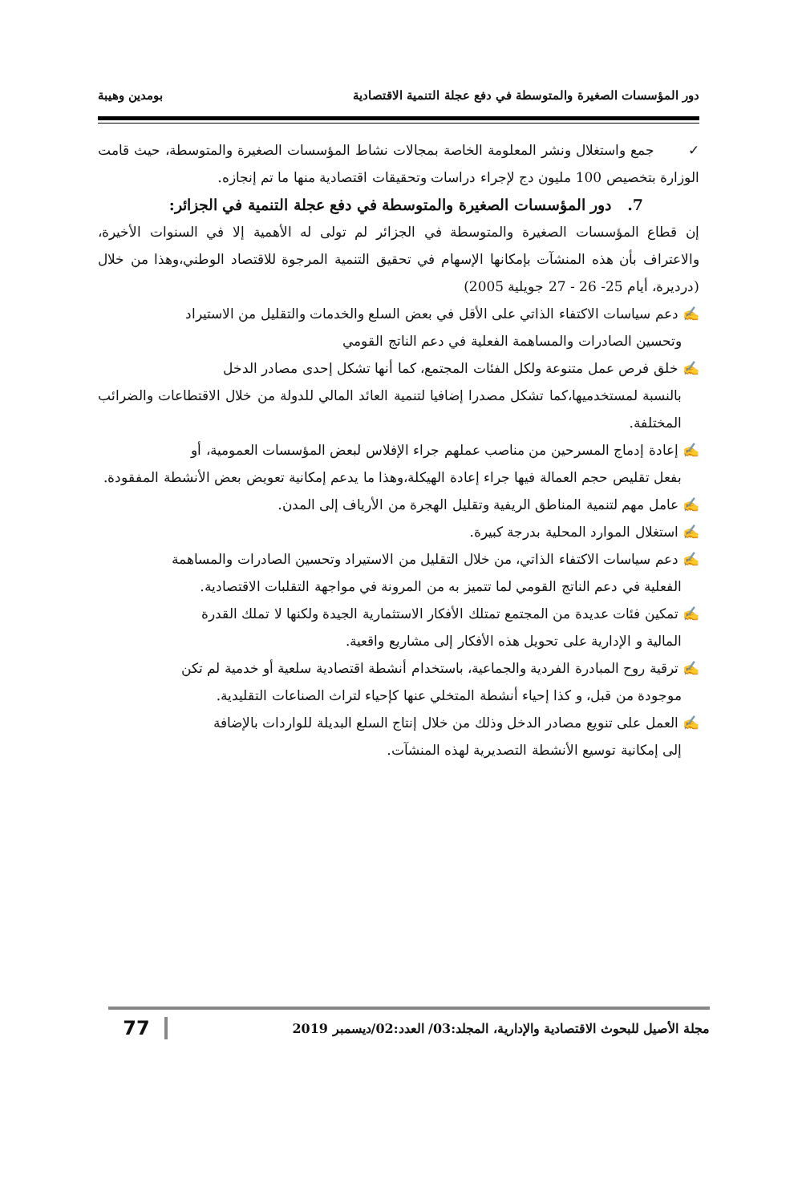دور المؤسسات الصغيرة والمتوسطة في دفع عجلة التنمية الاقتصادية بومدين وهيبة
✓ جمع واستغلال ونشر المعلومة الخاصة بمجالات نشاط المؤسسات الصغيرة والمتوسطة، حيث قامت الوزارة بتخصيص 100 مليون دج لإجراء دراسات وتحقيقات اقتصادية منها ما تم إنجازه.
7. دور المؤسسات الصغيرة والمتوسطة في دفع عجلة التنمية في الجزائر:
إن قطاع المؤسسات الصغيرة والمتوسطة في الجزائر لم تولى له الأهمية إلا في السنوات الأخيرة، والاعتراف بأن هذه المنشآت بإمكانها الإسهام في تحقيق التنمية المرجوة للاقتصاد الوطني،وهذا من خلال (درديرة، أيام 25- 26 - 27 جويلية 2005)
✍ دعم سياسات الاكتفاء الذاتي على الأقل في بعض السلع والخدمات والتقليل من الاستيراد
وتحسين الصادرات والمساهمة الفعلية في دعم الناتج القومي
✍ خلق فرص عمل متنوعة ولكل الفئات المجتمع، كما أنها تشكل إحدى مصادر الدخل
بالنسبة لمستخدميها،كما تشكل مصدرا إضافيا لتنمية العائد المالي للدولة من خلال الاقتطاعات والضرائب المختلفة.
✍ إعادة إدماج المسرحين من مناصب عملهم جراء الإفلاس لبعض المؤسسات العمومية، أو
بفعل تقليص حجم العمالة فيها جراء إعادة الهيكلة،وهذا ما يدعم إمكانية تعويض بعض الأنشطة المفقودة.
✍ عامل مهم لتنمية المناطق الريفية وتقليل الهجرة من الأرياف إلى المدن.
✍ استغلال الموارد المحلية بدرجة كبيرة.
✍ دعم سياسات الاكتفاء الذاتي، من خلال التقليل من الاستيراد وتحسين الصادرات والمساهمة
الفعلية في دعم الناتج القومي لما تتميز به من المرونة في مواجهة التقلبات الاقتصادية.
✍ تمكين فئات عديدة من المجتمع تمتلك الأفكار الاستثمارية الجيدة ولكنها لا تملك القدرة
المالية و الإدارية على تحويل هذه الأفكار إلى مشاريع واقعية.
✍ ترقية روح المبادرة الفردية والجماعية، باستخدام أنشطة اقتصادية سلعية أو خدمية لم تكن
موجودة من قبل، و كذا إحياء أنشطة المتخلي عنها كإحياء لتراث الصناعات التقليدية.
✍ العمل على تنويع مصادر الدخل وذلك من خلال إنتاج السلع البديلة للواردات بالإضافة
إلى إمكانية توسيع الأنشطة التصديرية لهذه المنشآت.
مجلة الأصيل للبحوث الاقتصادية والإدارية، المجلد:03/ العدد:02/ديسمبر 2019 77